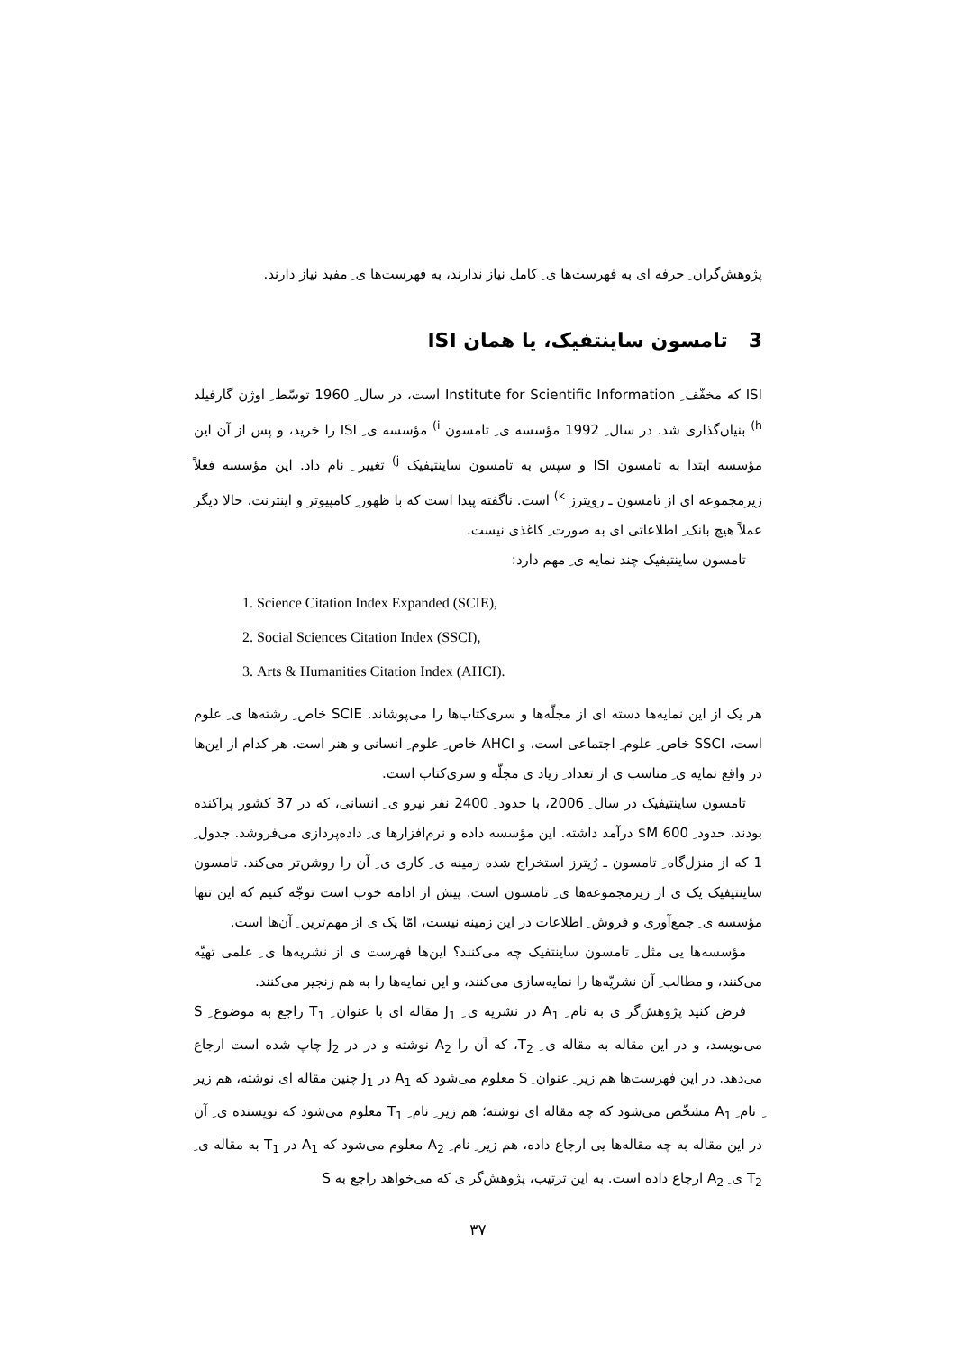پژوهش‌گران ِ حرفه ای به فهرست‌ها ی ِ کامل نیاز ندارند، به فهرست‌ها ی ِ مفید نیاز دارند.
3 تامسون ساینتفیک، یا همان ISI
ISI که مخفّف ِ Institute for Scientific Information است، در سال ِ 1960 توسّط ِ اوژن گارفیلد <sup>h)</sup> بنیان‌گذاری شد. در سال ِ 1992 مؤسسه ی ِ تامسون <sup>i)</sup> مؤسسه ی ِ ISI را خرید، و پس از آن این مؤسسه ابتدا به تامسون ISI و سپس به تامسون ساینتیفیک <sup>j)</sup> تغییر ِ نام داد. این مؤسسه فعلاً زیرمجموعه ای از تامسون ـ رویترز <sup>k)</sup> است. ناگفته پیدا است که با ظهور ِ کامپیوتر و اینترنت، حالا دیگر عملاً هیچ بانک ِ اطلاعاتی ای به صورت ِ کاغذی نیست.
تامسون ساینتیفیک چند نمایه ی ِ مهم دارد:
1. Science Citation Index Expanded (SCIE),
2. Social Sciences Citation Index (SSCI),
3. Arts & Humanities Citation Index (AHCI).
هر یک از این نمایه‌ها دسته ای از مجلّه‌ها و سری‌کتاب‌ها را می‌پوشاند. SCIE خاص ِ رشته‌ها ی ِ علوم است، SSCI خاص ِ علوم ِ اجتماعی است، و AHCI خاص ِ علوم ِ انسانی و هنر است. هر کدام از این‌ها در واقع نمایه ی ِ مناسب ی از تعداد ِ زیاد ی مجلّه و سری‌کتاب است.
تامسون ساینتیفیک در سال ِ 2006، با حدود ِ 2400 نفر نیرو ی ِ انسانی، که در 37 کشور پراکنده بودند، حدود ِ 600 M$ درآمد داشته. این مؤسسه داده و نرم‌افزارها ی ِ داده‌پردازی می‌فروشد. جدول ِ 1 که از منزل‌گاه ِ تامسون ـ رُیترز استخراج شده زمینه ی ِ کاری ی ِ آن را روشن‌تر می‌کند. تامسون ساینتیفیک یک ی از زیرمجموعه‌ها ی ِ تامسون است. پیش از ادامه خوب است توجّه کنیم که این تنها مؤسسه ی ِ جمع‌آوری و فروش ِ اطلاعات در این زمینه نیست، امّا یک ی از مهم‌ترین ِ آن‌ها است.
مؤسسه‌ها یی مثل ِ تامسون ساینتفیک چه می‌کنند؟ این‌ها فهرست ی از نشریه‌ها ی ِ علمی تهیّه می‌کنند، و مطالب ِ آن نشریّه‌ها را نمایه‌سازی می‌کنند، و این نمایه‌ها را به هم زنجیر می‌کنند.
فرض کنید پژوهش‌گر ی به نام ِ A<sub>1</sub> در نشریه ی ِ J<sub>1</sub> مقاله ای با عنوان ِ T<sub>1</sub> راجع به موضوع ِ S می‌نویسد، و در این مقاله به مقاله ی ِ T<sub>2</sub>، که آن را A<sub>2</sub> نوشته و در در J<sub>2</sub> چاپ شده است ارجاع می‌دهد. در این فهرست‌ها هم زیر ِ عنوان ِ S معلوم می‌شود که A<sub>1</sub> در J<sub>1</sub> چنین مقاله ای نوشته، هم زیر ِ نام ِ A<sub>1</sub> مشخّص می‌شود که چه مقاله ای نوشته؛ هم زیر ِ نام ِ T<sub>1</sub> معلوم می‌شود که نویسنده ی ِ آن در این مقاله به چه مقاله‌ها یی ارجاع داده، هم زیر ِ نام ِ A<sub>2</sub> معلوم می‌شود که A<sub>1</sub> در T<sub>1</sub> به مقاله ی ِ T<sub>2</sub> ی ِ A<sub>2</sub> ارجاع داده است. به این ترتیب، پژوهش‌گر ی که می‌خواهد راجع به S
۳۷